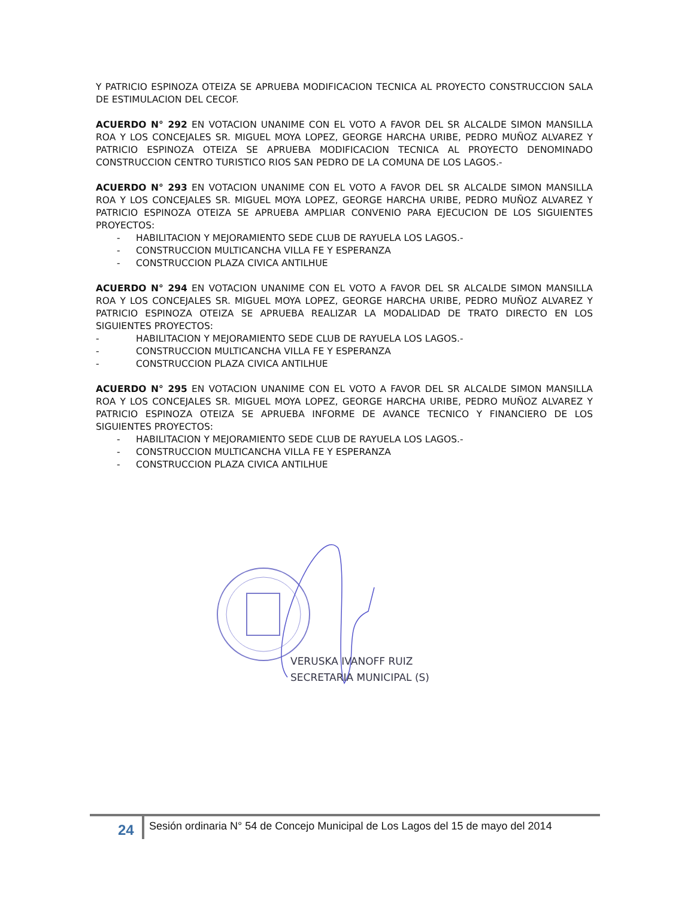Y PATRICIO ESPINOZA OTEIZA SE APRUEBA MODIFICACION TECNICA AL PROYECTO CONSTRUCCION SALA DE ESTIMULACION DEL CECOF.
ACUERDO N° 292 EN VOTACION UNANIME CON EL VOTO A FAVOR DEL SR ALCALDE SIMON MANSILLA ROA Y LOS CONCEJALES SR. MIGUEL MOYA LOPEZ, GEORGE HARCHA URIBE, PEDRO MUÑOZ ALVAREZ Y PATRICIO ESPINOZA OTEIZA SE APRUEBA MODIFICACION TECNICA AL PROYECTO DENOMINADO CONSTRUCCION CENTRO TURISTICO RIOS SAN PEDRO DE LA COMUNA DE LOS LAGOS.-
ACUERDO N° 293 EN VOTACION UNANIME CON EL VOTO A FAVOR DEL SR ALCALDE SIMON MANSILLA ROA Y LOS CONCEJALES SR. MIGUEL MOYA LOPEZ, GEORGE HARCHA URIBE, PEDRO MUÑOZ ALVAREZ Y PATRICIO ESPINOZA OTEIZA SE APRUEBA AMPLIAR CONVENIO PARA EJECUCION DE LOS SIGUIENTES PROYECTOS:
- HABILITACION Y MEJORAMIENTO SEDE CLUB DE RAYUELA LOS LAGOS.-
- CONSTRUCCION MULTICANCHA VILLA FE Y ESPERANZA
- CONSTRUCCION PLAZA CIVICA ANTILHUE
ACUERDO N° 294 EN VOTACION UNANIME CON EL VOTO A FAVOR DEL SR ALCALDE SIMON MANSILLA ROA Y LOS CONCEJALES SR. MIGUEL MOYA LOPEZ, GEORGE HARCHA URIBE, PEDRO MUÑOZ ALVAREZ Y PATRICIO ESPINOZA OTEIZA SE APRUEBA REALIZAR LA MODALIDAD DE TRATO DIRECTO EN LOS SIGUIENTES PROYECTOS:
- HABILITACION Y MEJORAMIENTO SEDE CLUB DE RAYUELA LOS LAGOS.-
- CONSTRUCCION MULTICANCHA VILLA FE Y ESPERANZA
- CONSTRUCCION PLAZA CIVICA ANTILHUE
ACUERDO N° 295 EN VOTACION UNANIME CON EL VOTO A FAVOR DEL SR ALCALDE SIMON MANSILLA ROA Y LOS CONCEJALES SR. MIGUEL MOYA LOPEZ, GEORGE HARCHA URIBE, PEDRO MUÑOZ ALVAREZ Y PATRICIO ESPINOZA OTEIZA SE APRUEBA INFORME DE AVANCE TECNICO Y FINANCIERO DE LOS SIGUIENTES PROYECTOS:
- HABILITACION Y MEJORAMIENTO SEDE CLUB DE RAYUELA LOS LAGOS.-
- CONSTRUCCION MULTICANCHA VILLA FE Y ESPERANZA
- CONSTRUCCION PLAZA CIVICA ANTILHUE
VERUSKA IVANOFF RUIZ
SECRETARIA MUNICIPAL (S)
24
Sesión ordinaria N° 54 de Concejo Municipal de Los Lagos del 15 de mayo del 2014